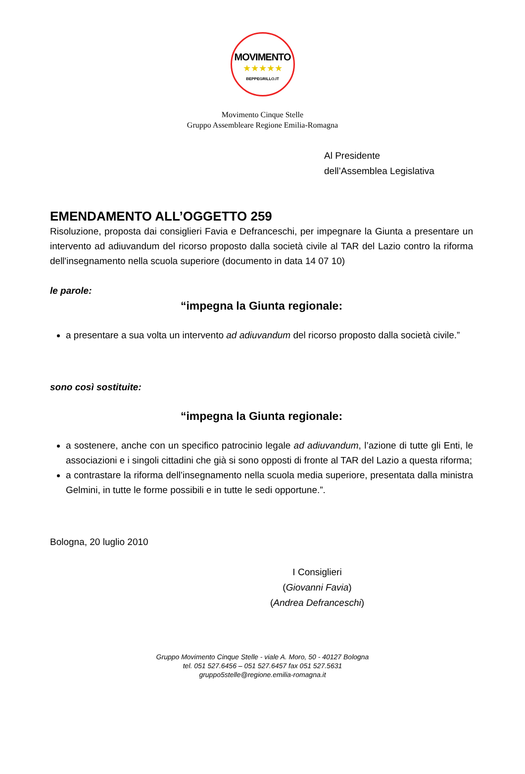MOVIMENTO
★★★★★
BEPPEGRILLO.IT
Movimento Cinque Stelle
Gruppo Assembleare Regione Emilia-Romagna
Al Presidente
dell’Assemblea Legislativa
EMENDAMENTO ALL’OGGETTO 259
Risoluzione, proposta dai consiglieri Favia e Defranceschi, per impegnare la Giunta a presentare un intervento ad adiuvandum del ricorso proposto dalla società civile al TAR del Lazio contro la riforma dell'insegnamento nella scuola superiore (documento in data 14 07 10)
le parole:
“impegna la Giunta regionale:
a presentare a sua volta un intervento ad adiuvandum del ricorso proposto dalla società civile.”
sono così sostituite:
“impegna la Giunta regionale:
a sostenere, anche con un specifico patrocinio legale ad adiuvandum, l’azione di tutte gli Enti, le associazioni e i singoli cittadini che già si sono opposti di fronte al TAR del Lazio a questa riforma;
a contrastare la riforma dell’insegnamento nella scuola media superiore, presentata dalla ministra Gelmini, in tutte le forme possibili e in tutte le sedi opportune.”.
Bologna, 20 luglio 2010
I Consiglieri
(Giovanni Favia)
(Andrea Defranceschi)
Gruppo Movimento Cinque Stelle - viale A. Moro, 50 - 40127 Bologna
tel. 051 527.6456 – 051 527.6457 fax 051 527.5631
gruppo5stelle@regione.emilia-romagna.it